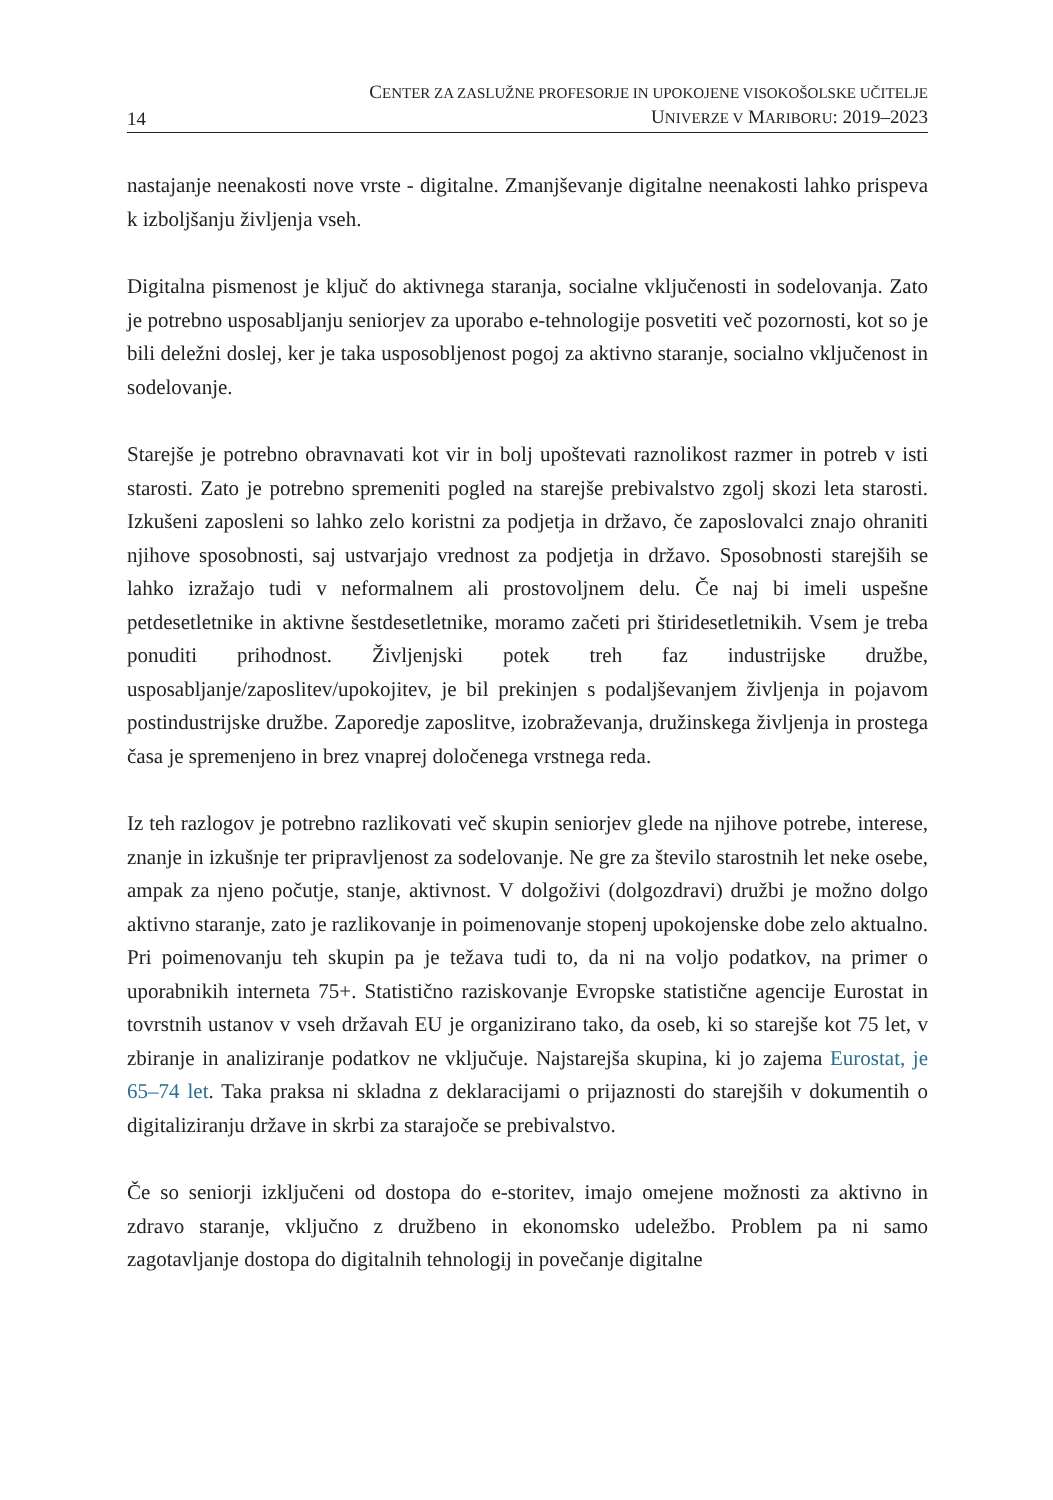14
CENTER ZA ZASLUŽNE PROFESORJE IN UPOKOJENE VISOKOŠOLSKE UČITELJE
UNIVERZE V MARIBORU: 2019–2023
nastajanje neenakosti nove vrste - digitalne. Zmanjševanje digitalne neenakosti lahko prispeva k izboljšanju življenja vseh.
Digitalna pismenost je ključ do aktivnega staranja, socialne vključenosti in sodelovanja. Zato je potrebno usposabljanju seniorjev za uporabo e-tehnologije posvetiti več pozornosti, kot so je bili deležni doslej, ker je taka usposobljenost pogoj za aktivno staranje, socialno vključenost in sodelovanje.
Starejše je potrebno obravnavati kot vir in bolj upoštevati raznolikost razmer in potreb v isti starosti. Zato je potrebno spremeniti pogled na starejše prebivalstvo zgolj skozi leta starosti. Izkušeni zaposleni so lahko zelo koristni za podjetja in državo, če zaposlovalci znajo ohraniti njihove sposobnosti, saj ustvarjajo vrednost za podjetja in državo. Sposobnosti starejših se lahko izražajo tudi v neformalnem ali prostovoljnem delu. Če naj bi imeli uspešne petdesetletnike in aktivne šestdesetletnike, moramo začeti pri štiridesetletnikih. Vsem je treba ponuditi prihodnost. Življenjski potek treh faz industrijske družbe, usposabljanje/zaposlitev/upokojitev, je bil prekinjen s podaljševanjem življenja in pojavom postindustrijske družbe. Zaporedje zaposlitve, izobraževanja, družinskega življenja in prostega časa je spremenjeno in brez vnaprej določenega vrstnega reda.
Iz teh razlogov je potrebno razlikovati več skupin seniorjev glede na njihove potrebe, interese, znanje in izkušnje ter pripravljenost za sodelovanje. Ne gre za število starostnih let neke osebe, ampak za njeno počutje, stanje, aktivnost. V dolgoživi (dolgozdravi) družbi je možno dolgo aktivno staranje, zato je razlikovanje in poimenovanje stopenj upokojenske dobe zelo aktualno. Pri poimenovanju teh skupin pa je težava tudi to, da ni na voljo podatkov, na primer o uporabnikih interneta 75+. Statistično raziskovanje Evropske statistične agencije Eurostat in tovrstnih ustanov v vseh državah EU je organizirano tako, da oseb, ki so starejše kot 75 let, v zbiranje in analiziranje podatkov ne vključuje. Najstarejša skupina, ki jo zajema Eurostat, je 65–74 let. Taka praksa ni skladna z deklaracijami o prijaznosti do starejših v dokumentih o digitaliziranju države in skrbi za starajoče se prebivalstvo.
Če so seniorji izključeni od dostopa do e-storitev, imajo omejene možnosti za aktivno in zdravo staranje, vključno z družbeno in ekonomsko udeležbo. Problem pa ni samo zagotavljanje dostopa do digitalnih tehnologij in povečanje digitalne